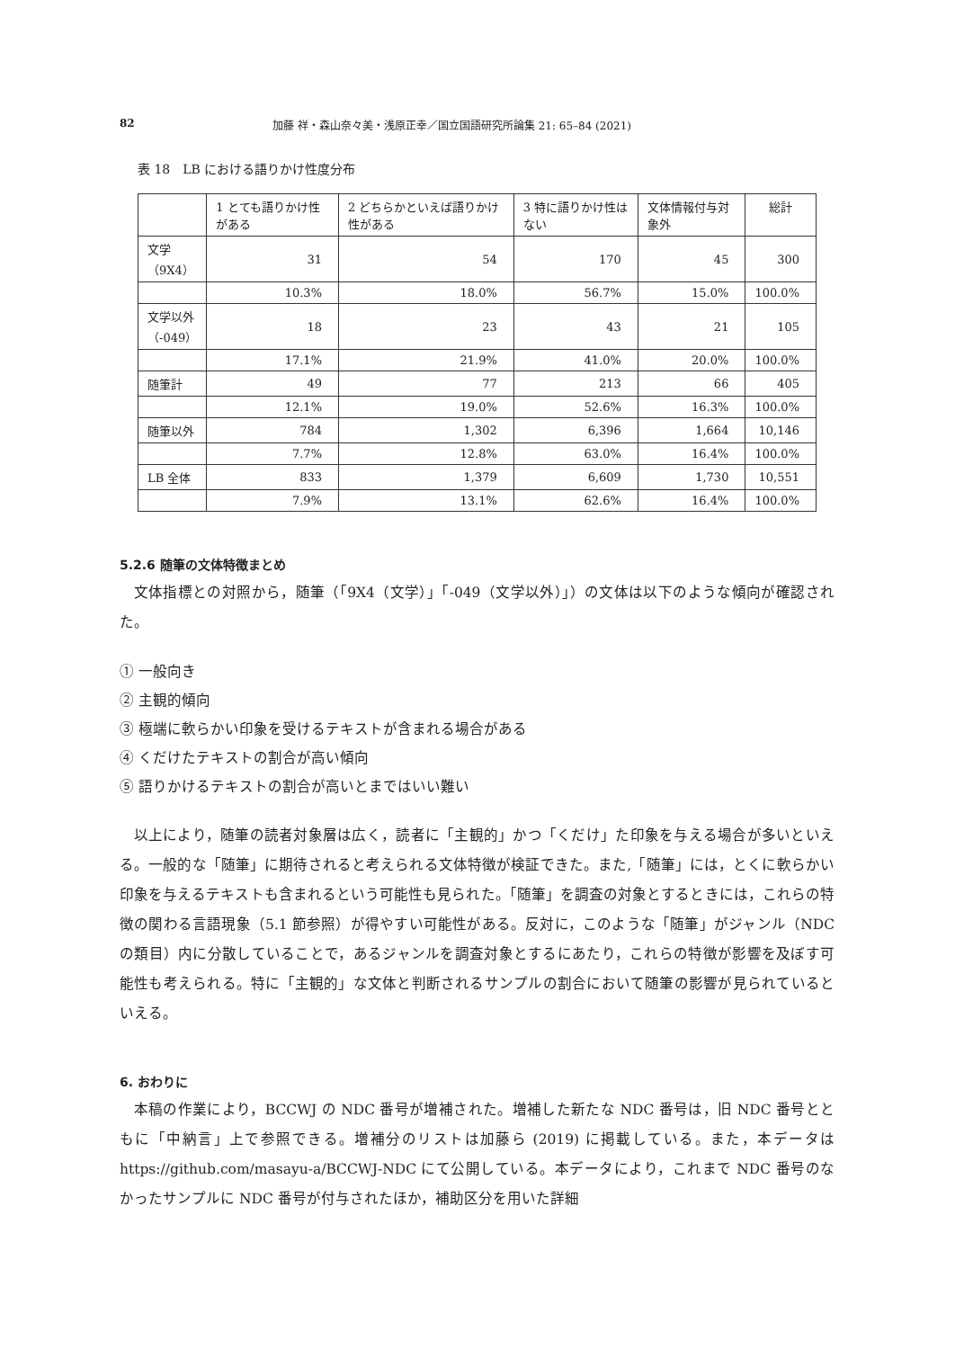82 加藤 祥・森山奈々美・浅原正幸／国立国語研究所論集 21: 65–84 (2021)
表 18　LB における語りかけ性度分布
| | 1 とても語りかけ性がある | 2 どちらかといえば語りかけ性がある | 3 特に語りかけ性はない | 文体情報付与対象外 | 総計 |
| --- | --- | --- | --- | --- | --- |
| 文学 （9X4） | 31 | 54 | 170 | 45 | 300 |
| | 10.3% | 18.0% | 56.7% | 15.0% | 100.0% |
| 文学以外 （-049） | 18 | 23 | 43 | 21 | 105 |
| | 17.1% | 21.9% | 41.0% | 20.0% | 100.0% |
| 随筆計 | 49 | 77 | 213 | 66 | 405 |
| | 12.1% | 19.0% | 52.6% | 16.3% | 100.0% |
| 随筆以外 | 784 | 1,302 | 6,396 | 1,664 | 10,146 |
| | 7.7% | 12.8% | 63.0% | 16.4% | 100.0% |
| LB 全体 | 833 | 1,379 | 6,609 | 1,730 | 10,551 |
| | 7.9% | 13.1% | 62.6% | 16.4% | 100.0% |
5.2.6 随筆の文体特徴まとめ
文体指標との対照から，随筆（「9X4（文学）」「-049（文学以外）」）の文体は以下のような傾向が確認された。
① 一般向き
② 主観的傾向
③ 極端に軟らかい印象を受けるテキストが含まれる場合がある
④ くだけたテキストの割合が高い傾向
⑤ 語りかけるテキストの割合が高いとまではいい難い
以上により，随筆の読者対象層は広く，読者に「主観的」かつ「くだけ」た印象を与える場合が多いといえる。一般的な「随筆」に期待されると考えられる文体特徴が検証できた。また,「随筆」には，とくに軟らかい印象を与えるテキストも含まれるという可能性も見られた。「随筆」を調査の対象とするときには，これらの特徴の関わる言語現象（5.1 節参照）が得やすい可能性がある。反対に，このような「随筆」がジャンル（NDC の類目）内に分散していることで，あるジャンルを調査対象とするにあたり，これらの特徴が影響を及ぼす可能性も考えられる。特に「主観的」な文体と判断されるサンプルの割合において随筆の影響が見られているといえる。
6. おわりに
本稿の作業により，BCCWJ の NDC 番号が増補された。増補した新たな NDC 番号は，旧 NDC 番号とともに「中納言」上で参照できる。増補分のリストは加藤ら (2019) に掲載している。また，本データは https://github.com/masayu-a/BCCWJ-NDC にて公開している。本データにより，これまで NDC 番号のなかったサンプルに NDC 番号が付与されたほか，補助区分を用いた詳細